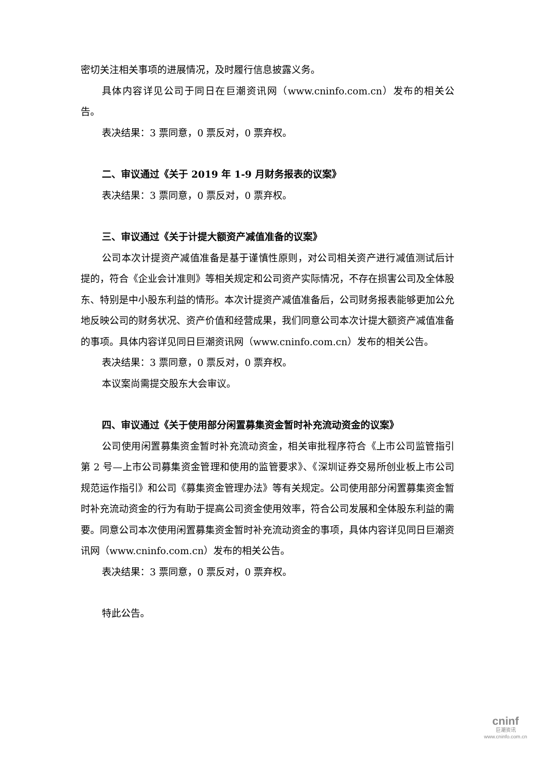密切关注相关事项的进展情况，及时履行信息披露义务。
具体内容详见公司于同日在巨潮资讯网（www.cninfo.com.cn）发布的相关公告。
表决结果：3 票同意，0 票反对，0 票弃权。
二、审议通过《关于 2019 年 1-9 月财务报表的议案》
表决结果：3 票同意，0 票反对，0 票弃权。
三、审议通过《关于计提大额资产减值准备的议案》
公司本次计提资产减值准备是基于谨慎性原则，对公司相关资产进行减值测试后计提的，符合《企业会计准则》等相关规定和公司资产实际情况，不存在损害公司及全体股东、特别是中小股东利益的情形。本次计提资产减值准备后，公司财务报表能够更加公允地反映公司的财务状况、资产价值和经营成果，我们同意公司本次计提大额资产减值准备的事项。具体内容详见同日巨潮资讯网（www.cninfo.com.cn）发布的相关公告。
表决结果：3 票同意，0 票反对，0 票弃权。
本议案尚需提交股东大会审议。
四、审议通过《关于使用部分闲置募集资金暂时补充流动资金的议案》
公司使用闲置募集资金暂时补充流动资金，相关审批程序符合《上市公司监管指引第 2 号—上市公司募集资金管理和使用的监管要求》、《深圳证券交易所创业板上市公司规范运作指引》和公司《募集资金管理办法》等有关规定。公司使用部分闲置募集资金暂时补充流动资金的行为有助于提高公司资金使用效率，符合公司发展和全体股东利益的需要。同意公司本次使用闲置募集资金暂时补充流动资金的事项，具体内容详见同日巨潮资讯网（www.cninfo.com.cn）发布的相关公告。
表决结果：3 票同意，0 票反对，0 票弃权。
特此公告。
cninf
巨潮资讯
www.cninfo.com.cn